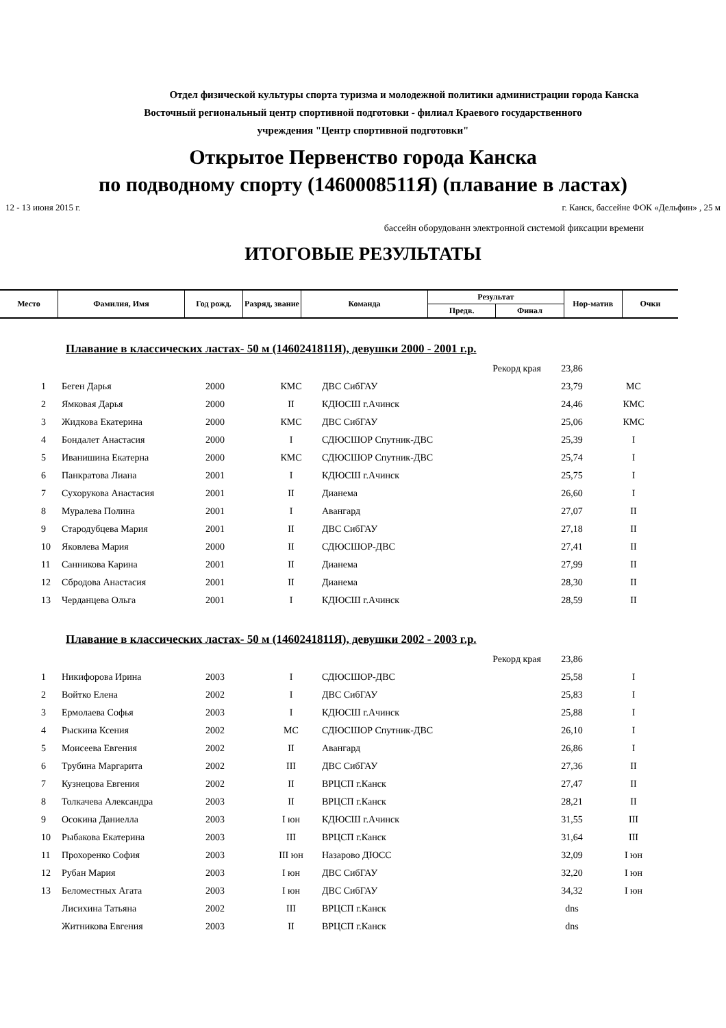Отдел физической культуры спорта туризма и молодежной политики администрации города Канска
Восточный региональный центр спортивной подготовки - филиал Краевого государственного
учреждения "Центр спортивной подготовки"
Открытое Первенство города Канска
по подводному спорту (1460008511Я) (плавание в ластах)
12 - 13 июня 2015 г. г. Канск, бассейне ФОК «Дельфин» , 25 м
бассейн оборудованн электронной системой фиксации времени
ИТОГОВЫЕ РЕЗУЛЬТАТЫ
| Место | Фамилия, Имя | Год рожд. | Разряд, звание | Команда | Результат | | Нор-матив | Очки |
| --- | --- | --- | --- | --- | --- | --- | --- | --- |
| | | | | | Предв. | Финал | | |
Плавание в классических ластах- 50 м (1460241811Я), девушки 2000 - 2001 г.р.
| | | | | | Рекорд края | 23,86 | |
| 1 | Беген Дарья | 2000 | КМС | ДВС СибГАУ | | 23,79 | МС |
| 2 | Ямковая Дарья | 2000 | II | КДЮСШ г.Ачинск | | 24,46 | КМС |
| 3 | Жидкова Екатерина | 2000 | КМС | ДВС СибГАУ | | 25,06 | КМС |
| 4 | Бондалет Анастасия | 2000 | I | СДЮСШОР Спутник-ДВС | | 25,39 | I |
| 5 | Иванишина Екатерна | 2000 | КМС | СДЮСШОР Спутник-ДВС | | 25,74 | I |
| 6 | Панкратова Лиана | 2001 | I | КДЮСШ г.Ачинск | | 25,75 | I |
| 7 | Сухорукова Анастасия | 2001 | II | Дианема | | 26,60 | I |
| 8 | Муралева Полина | 2001 | I | Авангард | | 27,07 | II |
| 9 | Стародубцева Мария | 2001 | II | ДВС СибГАУ | | 27,18 | II |
| 10 | Яковлева Мария | 2000 | II | СДЮСШОР-ДВС | | 27,41 | II |
| 11 | Санникова Карина | 2001 | II | Дианема | | 27,99 | II |
| 12 | Сбродова Анастасия | 2001 | II | Дианема | | 28,30 | II |
| 13 | Черданцева Ольга | 2001 | I | КДЮСШ г.Ачинск | | 28,59 | II |
Плавание в классических ластах- 50 м (1460241811Я), девушки 2002 - 2003 г.р.
| | | | | | Рекорд края | 23,86 | |
| 1 | Никифорова Ирина | 2003 | I | СДЮСШОР-ДВС | | 25,58 | I |
| 2 | Войтко Елена | 2002 | I | ДВС СибГАУ | | 25,83 | I |
| 3 | Ермолаева Софья | 2003 | I | КДЮСШ г.Ачинск | | 25,88 | I |
| 4 | Рыскина Ксения | 2002 | МС | СДЮСШОР Спутник-ДВС | | 26,10 | I |
| 5 | Моисеева Евгения | 2002 | II | Авангард | | 26,86 | I |
| 6 | Трубина Маргарита | 2002 | III | ДВС СибГАУ | | 27,36 | II |
| 7 | Кузнецова Евгения | 2002 | II | ВРЦСП г.Канск | | 27,47 | II |
| 8 | Толкачева Александра | 2003 | II | ВРЦСП г.Канск | | 28,21 | II |
| 9 | Осокина Даниелла | 2003 | I юн | КДЮСШ г.Ачинск | | 31,55 | III |
| 10 | Рыбакова Екатерина | 2003 | III | ВРЦСП г.Канск | | 31,64 | III |
| 11 | Прохоренко София | 2003 | III юн | Назарово ДЮСС | | 32,09 | I юн |
| 12 | Рубан Мария | 2003 | I юн | ДВС СибГАУ | | 32,20 | I юн |
| 13 | Беломестных Агата | 2003 | I юн | ДВС СибГАУ | | 34,32 | I юн |
| | Лисихина Татьяна | 2002 | III | ВРЦСП г.Канск | | dns | |
| | Житникова Евгения | 2003 | II | ВРЦСП г.Канск | | dns | |